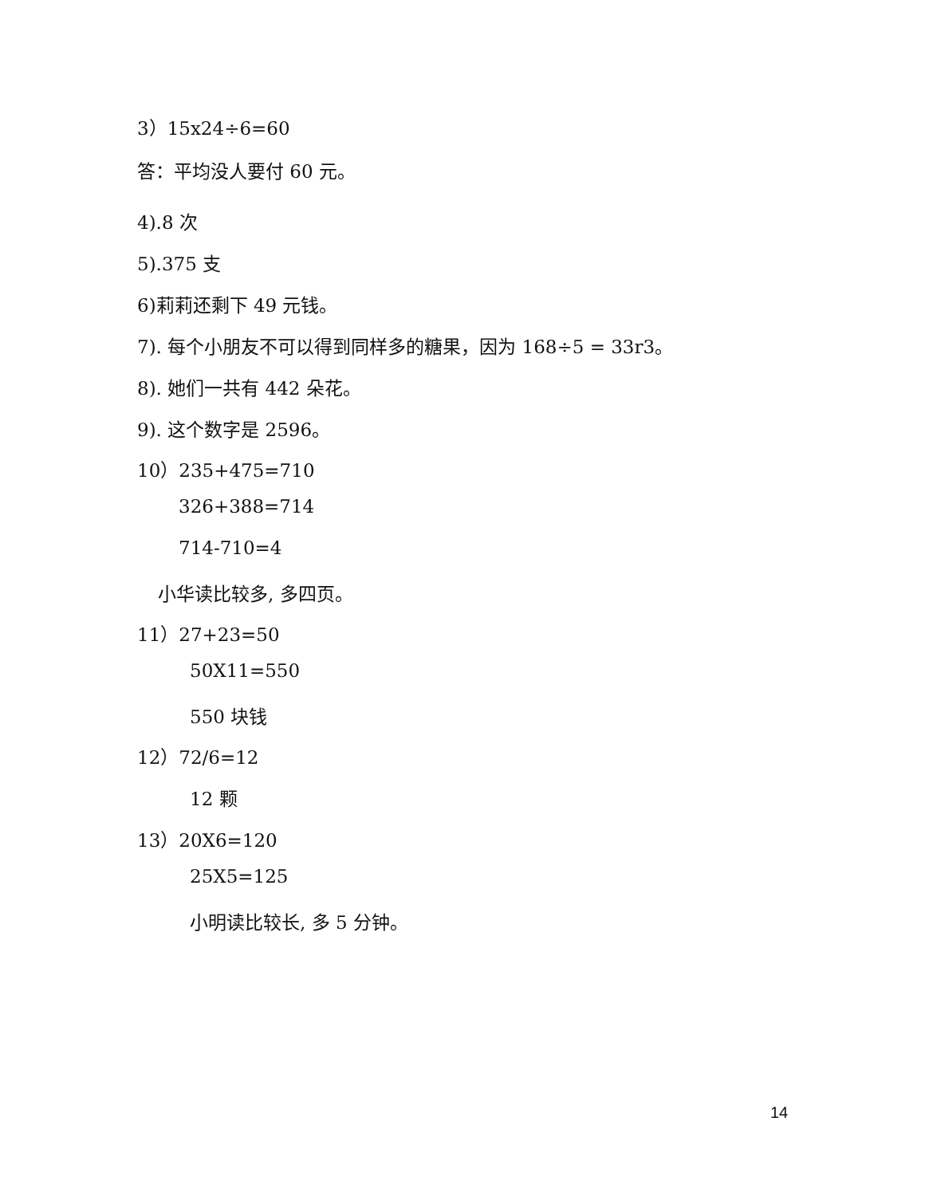3）15x24÷6=60
答：平均没人要付 60 元。
4).8 次
5).375 支
6)莉莉还剩下 49 元钱。
7). 每个小朋友不可以得到同样多的糖果，因为 168÷5 = 33r3。
8). 她们一共有 442 朵花。
9). 这个数字是 2596。
10）235+475=710
326+388=714
714-710=4
小华读比较多, 多四页。
11）27+23=50
50X11=550
550 块钱
12）72/6=12
12 颗
13）20X6=120
25X5=125
小明读比较长, 多 5 分钟。
14